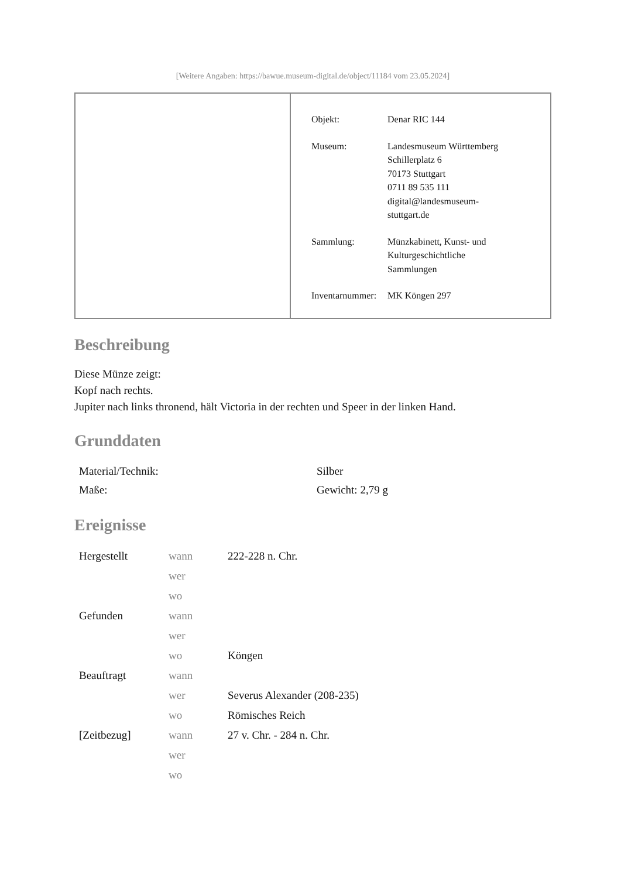[Weitere Angaben: https://bawue.museum-digital.de/object/11184 vom 23.05.2024]
| Objekt: | Denar RIC 144 |
| Museum: | Landesmuseum Württemberg Schillerplatz 6 70173 Stuttgart 0711 89 535 111 digital@landesmuseum- stuttgart.de |
| Sammlung: | Münzkabinett, Kunst- und Kulturgeschichtliche Sammlungen |
| Inventarnummer: | MK Köngen 297 |
Beschreibung
Diese Münze zeigt:
Kopf nach rechts.
Jupiter nach links thronend, hält Victoria in der rechten und Speer in der linken Hand.
Grunddaten
| Material/Technik: | Silber |
| Maße: | Gewicht: 2,79 g |
Ereignisse
| Hergestellt | wann | 222-228 n. Chr. |
| | wer | |
| | wo | |
| Gefunden | wann | |
| | wer | |
| | wo | Köngen |
| Beauftragt | wann | |
| | wer | Severus Alexander (208-235) |
| | wo | Römisches Reich |
| [Zeitbezug] | wann | 27 v. Chr. - 284 n. Chr. |
| | wer | |
| | wo | |